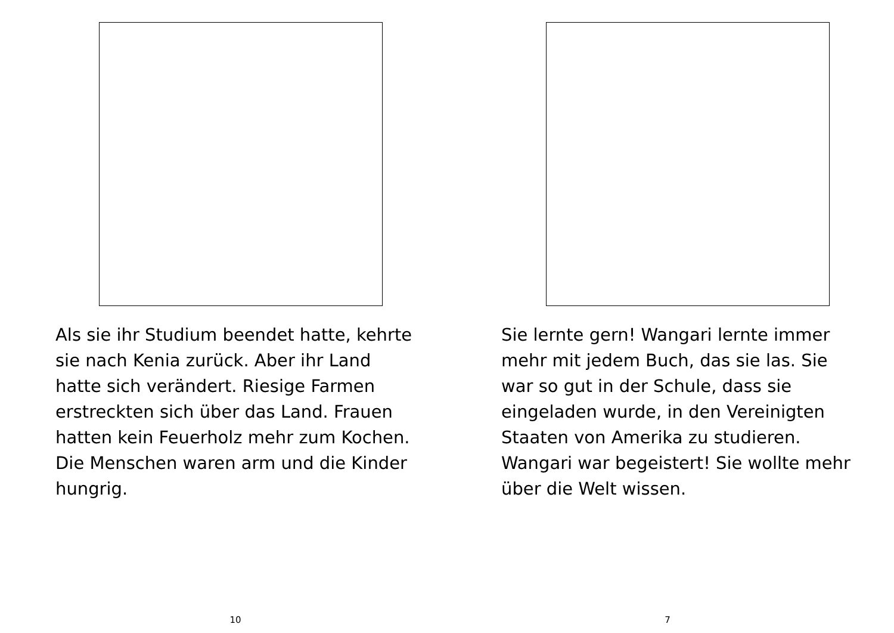Als sie ihr Studium beendet hatte, kehrte sie nach Kenia zurück. Aber ihr Land hatte sich verändert. Riesige Farmen erstreckten sich über das Land. Frauen hatten kein Feuerholz mehr zum Kochen. Die Menschen waren arm und die Kinder hungrig.
10
Sie lernte gern! Wangari lernte immer mehr mit jedem Buch, das sie las. Sie war so gut in der Schule, dass sie eingeladen wurde, in den Vereinigten Staaten von Amerika zu studieren. Wangari war begeistert! Sie wollte mehr über die Welt wissen.
7